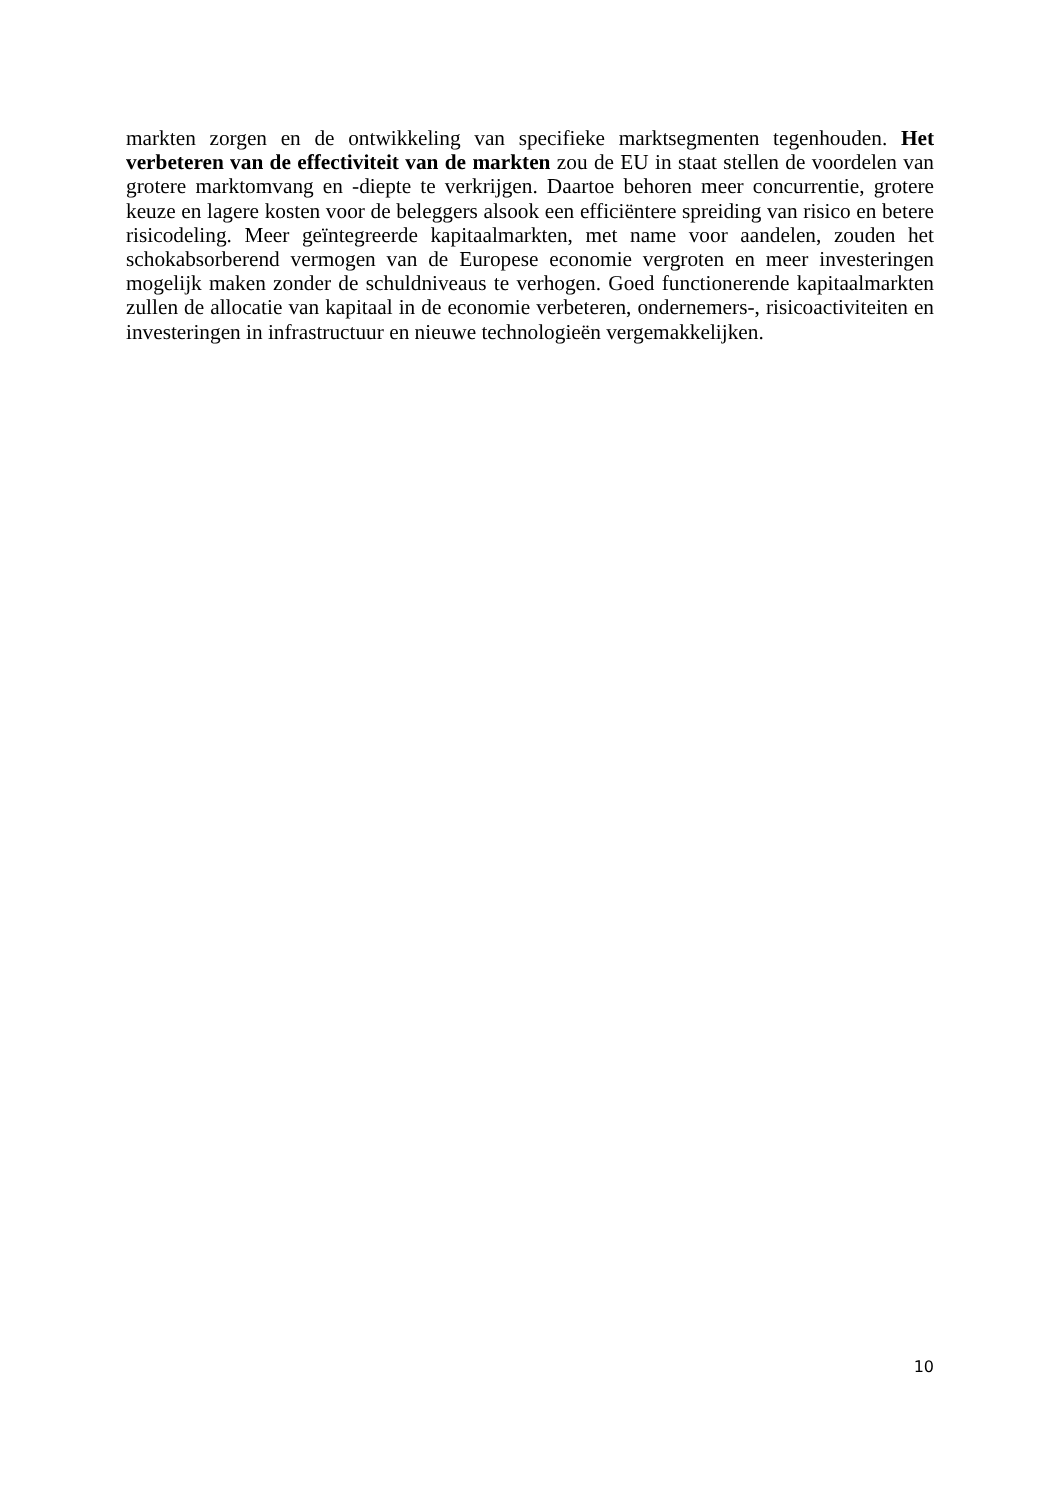markten zorgen en de ontwikkeling van specifieke marktsegmenten tegenhouden. Het verbeteren van de effectiviteit van de markten zou de EU in staat stellen de voordelen van grotere marktomvang en -diepte te verkrijgen. Daartoe behoren meer concurrentie, grotere keuze en lagere kosten voor de beleggers alsook een efficiëntere spreiding van risico en betere risicodeling. Meer geïntegreerde kapitaalmarkten, met name voor aandelen, zouden het schokabsorberend vermogen van de Europese economie vergroten en meer investeringen mogelijk maken zonder de schuldniveaus te verhogen. Goed functionerende kapitaalmarkten zullen de allocatie van kapitaal in de economie verbeteren, ondernemers-, risicoactiviteiten en investeringen in infrastructuur en nieuwe technologieën vergemakkelijken.
10